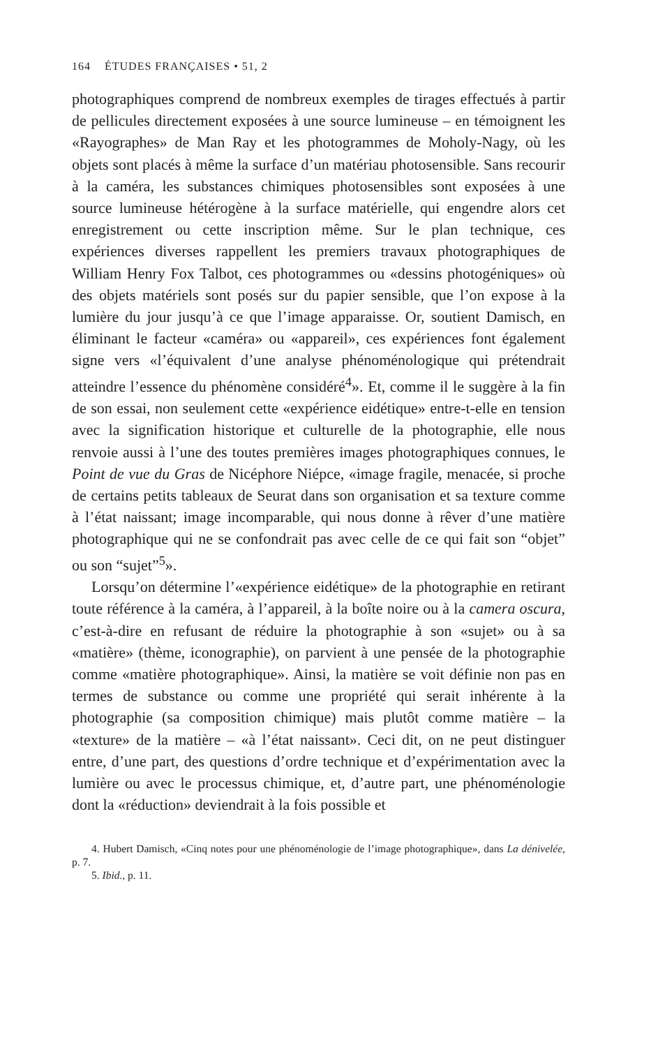164 ÉTUDES FRANÇAISES • 51, 2
photographiques comprend de nombreux exemples de tirages effectués à partir de pellicules directement exposées à une source lumineuse – en témoignent les «Rayographes» de Man Ray et les photogrammes de Moholy-Nagy, où les objets sont placés à même la surface d’un matériau photosensible. Sans recourir à la caméra, les substances chimiques photosensibles sont exposées à une source lumineuse hétérogène à la surface matérielle, qui engendre alors cet enregistrement ou cette inscription même. Sur le plan technique, ces expériences diverses rappellent les premiers travaux photographiques de William Henry Fox Talbot, ces photogrammes ou «dessins photogéniques» où des objets matériels sont posés sur du papier sensible, que l’on expose à la lumière du jour jusqu’à ce que l’image apparaisse. Or, soutient Damisch, en éliminant le facteur «caméra» ou «appareil», ces expériences font également signe vers «l’équivalent d’une analyse phénoménologique qui prétendrait atteindre l’essence du phénomène considéré<sup>4</sup>». Et, comme il le suggère à la fin de son essai, non seulement cette «expérience eidétique» entre-t-elle en tension avec la signification historique et culturelle de la photographie, elle nous renvoie aussi à l’une des toutes premières images photographiques connues, le Point de vue du Gras de Nicéphore Niépce, «image fragile, menacée, si proche de certains petits tableaux de Seurat dans son organisation et sa texture comme à l’état naissant; image incomparable, qui nous donne à rêver d’une matière photographique qui ne se confondrait pas avec celle de ce qui fait son “objet” ou son “sujet”<sup>5</sup>».
Lorsqu’on détermine l’«expérience eidétique» de la photographie en retirant toute référence à la caméra, à l’appareil, à la boîte noire ou à la camera oscura, c’est-à-dire en refusant de réduire la photographie à son «sujet» ou à sa «matière» (thème, iconographie), on parvient à une pensée de la photographie comme «matière photographique». Ainsi, la matière se voit définie non pas en termes de substance ou comme une propriété qui serait inhérente à la photographie (sa composition chimique) mais plutôt comme matière – la «texture» de la matière – «à l’état naissant». Ceci dit, on ne peut distinguer entre, d’une part, des questions d’ordre technique et d’expérimentation avec la lumière ou avec le processus chimique, et, d’autre part, une phénoménologie dont la «réduction» deviendrait à la fois possible et
4. Hubert Damisch, «Cinq notes pour une phénoménologie de l’image photographique», dans La dénivelée, p. 7.
5. Ibid., p. 11.